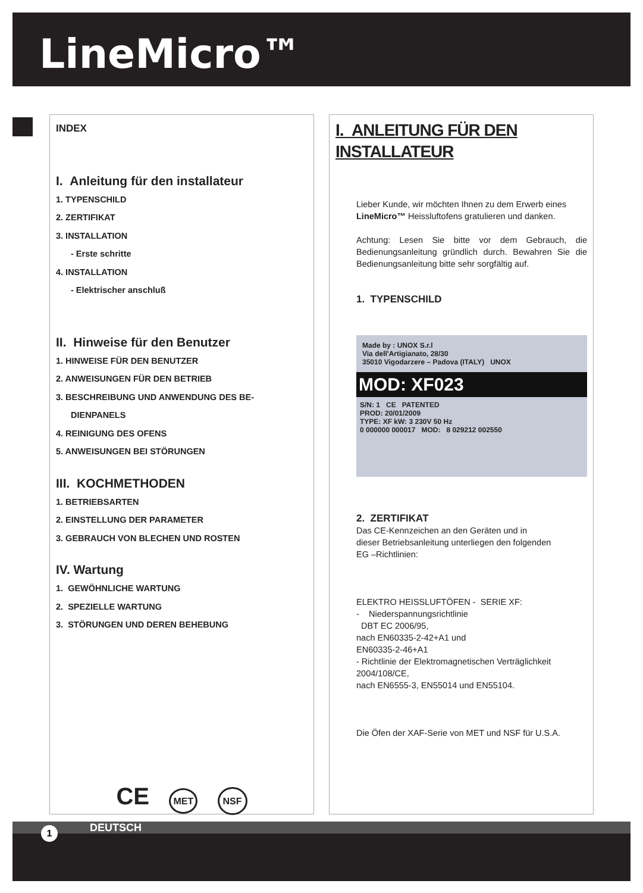LineMicro™
INDEX
I. Anleitung für den installateur
1. TYPENSCHILD
2. ZERTIFIKAT
3. INSTALLATION
- Erste schritte
4. INSTALLATION
- Elektrischer anschluß
II. Hinweise für den Benutzer
1. HINWEISE FÜR DEN BENUTZER
2. ANWEISUNGEN FÜR DEN BETRIEB
3. BESCHREIBUNG UND ANWENDUNG DES BE-
DIENPANELS
4. REINIGUNG DES OFENS
5. ANWEISUNGEN BEI STÖRUNGEN
III. KOCHMETHODEN
1. BETRIEBSARTEN
2. EINSTELLUNG DER PARAMETER
3. GEBRAUCH VON BLECHEN UND ROSTEN
IV. Wartung
1. GEWÖHNLICHE WARTUNG
2. SPEZIELLE WARTUNG
3. STÖRUNGEN UND DEREN BEHEBUNG
CE MET NSF
I. ANLEITUNG FÜR DEN INSTALLATEUR
Lieber Kunde, wir möchten Ihnen zu dem Erwerb eines LineMicro™ Heissluftofens gratulieren und danken.
Achtung: Lesen Sie bitte vor dem Gebrauch, die Bedienungsanleitung gründlich durch. Bewahren Sie die Bedienungsanleitung bitte sehr sorgfältig auf.
1. TYPENSCHILD
Made by : UNOX S.r.l
Via dell'Artigianato, 28/30
35010 Vigodarzere – Padova (ITALY) UNOX
MOD: XF023
S/N: 1 CE PATENTED
PROD: 20/01/2009
TYPE: XF kW: 3 230V 50 Hz
0 000000 000017 MOD: 8 029212 002550
2. ZERTIFIKAT
Das CE-Kennzeichen an den Geräten und in
dieser Betriebsanleitung unterliegen den folgenden
EG –Richtlinien:
ELEKTRO HEISSLUFTÖFEN - SERIE XF:
- Niederspannungsrichtlinie
DBT EC 2006/95,
nach EN60335-2-42+A1 und
EN60335-2-46+A1
- Richtlinie der Elektromagnetischen Verträglichkeit 2004/108/CE,
nach EN6555-3, EN55014 und EN55104.
Die Öfen der XAF-Serie von MET und NSF für U.S.A.
DEUTSCH
1